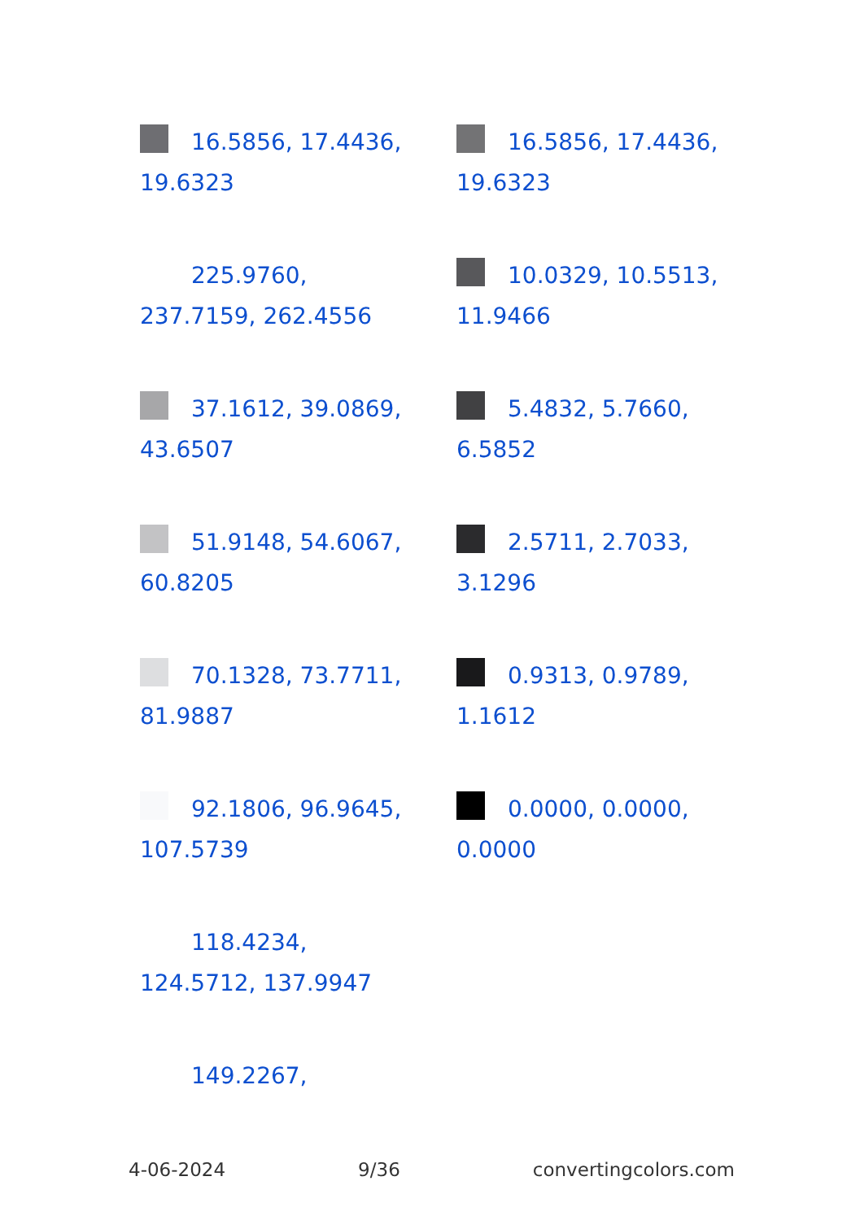16.5856, 17.4436, 19.6323
225.9760, 237.7159, 262.4556
37.1612, 39.0869, 43.6507
51.9148, 54.6067, 60.8205
70.1328, 73.7711, 81.9887
92.1806, 96.9645, 107.5739
118.4234, 124.5712, 137.9947
149.2267,
16.5856, 17.4436, 19.6323
10.0329, 10.5513, 11.9466
5.4832, 5.7660, 6.5852
2.5711, 2.7033, 3.1296
0.9313, 0.9789, 1.1612
0.0000, 0.0000, 0.0000
4-06-2024 9/36 convertingcolors.com